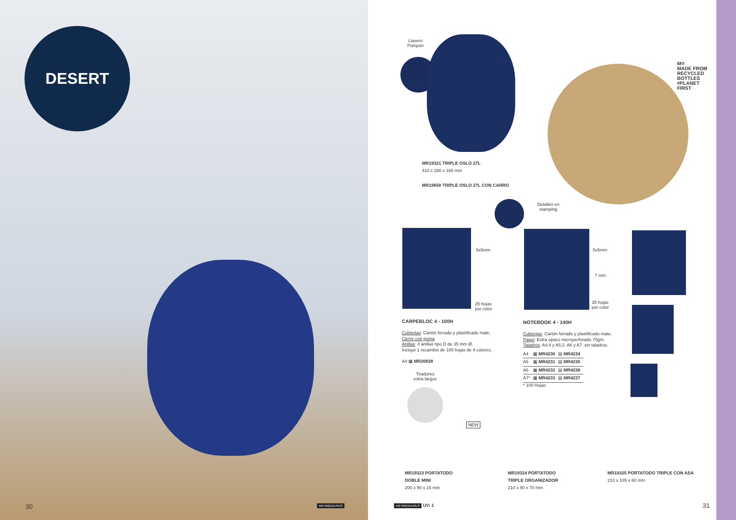DESERT
30 M® MIQUELRIUS
Llavero
Pompón
MR19321 TRIPLE OSLO 27L
410 x 280 x 165 mm
MR19658 TRIPLE OSLO 27L CON CARRO
M®
MADE FROM
RECYCLED
BOTTLES
#PLANET
FIRST
Detalles en
stamping
5x5mm
25 hojas
por color
CARPEBLOC 4 - 100H
Cubiertas: Cartón forrado y plastificado mate.
Cierre con goma.
Anillas: 4 anillas tipo D de 35 mm Ø.
Incluye 1 recambio de 100 hojas de 4 colores.
A4 ▦ MR20838
5x5mm
7 mm
35 hojas
por color
NOTEBOOK 4 - 140H
Cubiertas: Cartón forrado y plastificado mate.
Papel: Extra opaco microperforado 70gm.
Taladros: A4:4 y A5:2. A6 y A7: sin taladros.
| A4 | ▦ MR4230 | ▤ MR4234 |
| A5 | ▦ MR4231 | ▤ MR4235 |
| A6 | ▦ MR4232 | ▤ MR4236 |
| A7* | ▦ MR4233 | ▤ MR4237 |
* 100 Hojas
Tiradores
extra largos
NEW
MR19323 PORTATODO
DOBLE MINI
200 x 90 x 15 mm
MR19324 PORTATODO
TRIPLE ORGANIZADOR
210 x 90 x 70 mm
MR19325 PORTATODO TRIPLE CON ASA
210 x 105 x 60 mm
M® MIQUELRIUS UV: 1 31